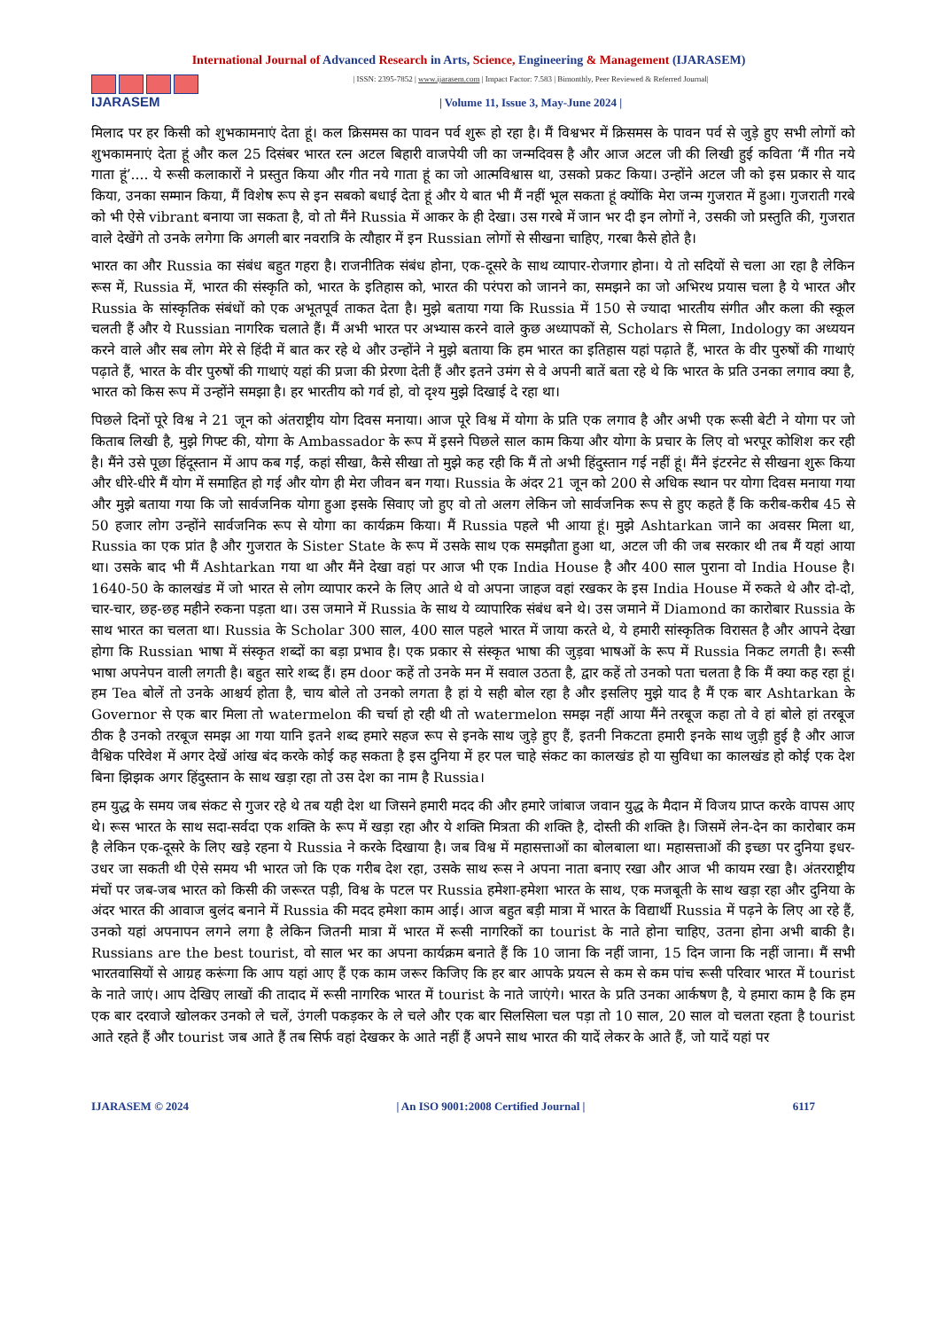International Journal of Advanced Research in Arts, Science, Engineering & Management (IJARASEM)
IJARASEM
| ISSN: 2395-7852 | www.ijarasem.com | Impact Factor: 7.583 | Bimonthly, Peer Reviewed & Referred Journal|
| Volume 11, Issue 3, May-June 2024 |
मिलाद पर हर किसी को शुभकामनाएं देता हूं। कल क्रिसमस का पावन पर्व शुरू हो रहा है। मैं विश्वभर में क्रिसमस के पावन पर्व से जुड़े हुए सभी लोगों को शुभकामनाएं देता हूं और कल 25 दिसंबर भारत रत्न अटल बिहारी वाजपेयी जी का जन्मदिवस है और आज अटल जी की लिखी हुई कविता ‘मैं गीत नये गाता हूं’.... ये रूसी कलाकारों ने प्रस्तुत किया और गीत नये गाता हूं का जो आत्मविश्वास था, उसको प्रकट किया। उन्होंने अटल जी को इस प्रकार से याद किया, उनका सम्मान किया, मैं विशेष रूप से इन सबको बधाई देता हूं और ये बात भी मैं नहीं भूल सकता हूं क्योंकि मेरा जन्म गुजरात में हुआ। गुजराती गरबे को भी ऐसे vibrant बनाया जा सकता है, वो तो मैंने Russia में आकर के ही देखा। उस गरबे में जान भर दी इन लोगों ने, उसकी जो प्रस्तुति की, गुजरात वाले देखेंगे तो उनके लगेगा कि अगली बार नवरात्रि के त्यौहार में इन Russian लोगों से सीखना चाहिए, गरबा कैसे होते है।
भारत का और Russia का संबंध बहुत गहरा है। राजनीतिक संबंध होना, एक-दूसरे के साथ व्यापार-रोजगार होना। ये तो सदियों से चला आ रहा है लेकिन रूस में, Russia में, भारत की संस्कृति को, भारत के इतिहास को, भारत की परंपरा को जानने का, समझने का जो अभिरथ प्रयास चला है ये भारत और Russia के सांस्कृतिक संबंधों को एक अभूतपूर्व ताकत देता है। मुझे बताया गया कि Russia में 150 से ज्यादा भारतीय संगीत और कला की स्कूल चलती हैं और ये Russian नागरिक चलाते हैं। मैं अभी भारत पर अभ्यास करने वाले कुछ अध्यापकों से, Scholars से मिला, Indology का अध्ययन करने वाले और सब लोग मेरे से हिंदी में बात कर रहे थे और उन्होंने ने मुझे बताया कि हम भारत का इतिहास यहां पढ़ाते हैं, भारत के वीर पुरुषों की गाथाएं पढ़ाते हैं, भारत के वीर पुरुषों की गाथाएं यहां की प्रजा की प्रेरणा देती हैं और इतने उमंग से वे अपनी बातें बता रहे थे कि भारत के प्रति उनका लगाव क्या है, भारत को किस रूप में उन्होंने समझा है। हर भारतीय को गर्व हो, वो दृश्य मुझे दिखाई दे रहा था।
पिछले दिनों पूरे विश्व ने 21 जून को अंतराष्ट्रीय योग दिवस मनाया। आज पूरे विश्व में योगा के प्रति एक लगाव है और अभी एक रूसी बेटी ने योगा पर जो किताब लिखी है, मुझे गिफ्ट की, योगा के Ambassador के रूप में इसने पिछले साल काम किया और योगा के प्रचार के लिए वो भरपूर कोशिश कर रही है। मैंने उसे पूछा हिंदूस्तान में आप कब गईं, कहां सीखा, कैसे सीखा तो मुझे कह रही कि मैं तो अभी हिंदुस्तान गई नहीं हूं। मैंने इंटरनेट से सीखना शुरू किया और धीरे-धीरे मैं योग में समाहित हो गई और योग ही मेरा जीवन बन गया। Russia के अंदर 21 जून को 200 से अधिक स्थान पर योगा दिवस मनाया गया और मुझे बताया गया कि जो सार्वजनिक योगा हुआ इसके सिवाए जो हुए वो तो अलग लेकिन जो सार्वजनिक रूप से हुए कहते हैं कि करीब-करीब 45 से 50 हजार लोग उन्होंने सार्वजनिक रूप से योगा का कार्यक्रम किया। मैं Russia पहले भी आया हूं। मुझे Ashtarkan जाने का अवसर मिला था, Russia का एक प्रांत है और गुजरात के Sister State के रूप में उसके साथ एक समझौता हुआ था, अटल जी की जब सरकार थी तब मैं यहां आया था। उसके बाद भी मैं Ashtarkan गया था और मैंने देखा वहां पर आज भी एक India House है और 400 साल पुराना वो India House है। 1640-50 के कालखंड में जो भारत से लोग व्यापार करने के लिए आते थे वो अपना जाहज वहां रखकर के इस India House में रुकते थे और दो-दो, चार-चार, छह-छह महीने रुकना पड़ता था। उस जमाने में Russia के साथ ये व्यापारिक संबंध बने थे। उस जमाने में Diamond का कारोबार Russia के साथ भारत का चलता था। Russia के Scholar 300 साल, 400 साल पहले भारत में जाया करते थे, ये हमारी सांस्कृतिक विरासत है और आपने देखा होगा कि Russian भाषा में संस्कृत शब्दों का बड़ा प्रभाव है। एक प्रकार से संस्कृत भाषा की जुड़वा भाषओं के रूप में Russia निकट लगती है। रूसी भाषा अपनेपन वाली लगती है। बहुत सारे शब्द हैं। हम door कहें तो उनके मन में सवाल उठता है, द्वार कहें तो उनको पता चलता है कि मैं क्या कह रहा हूं। हम Tea बोलें तो उनके आश्चर्य होता है, चाय बोले तो उनको लगता है हां ये सही बोल रहा है और इसलिए मुझे याद है मैं एक बार Ashtarkan के Governor से एक बार मिला तो watermelon की चर्चा हो रही थी तो watermelon समझ नहीं आया मैंने तरबूज कहा तो वे हां बोले हां तरबूज ठीक है उनको तरबूज समझ आ गया यानि इतने शब्द हमारे सहज रूप से इनके साथ जुड़े हुए हैं, इतनी निकटता हमारी इनके साथ जुड़ी हुई है और आज वैश्विक परिवेश में अगर देखें आंख बंद करके कोई कह सकता है इस दुनिया में हर पल चाहे संकट का कालखंड हो या सुविधा का कालखंड हो कोई एक देश बिना झिझक अगर हिंदुस्तान के साथ खड़ा रहा तो उस देश का नाम है Russia।
हम युद्ध के समय जब संकट से गुजर रहे थे तब यही देश था जिसने हमारी मदद की और हमारे जांबाज जवान युद्ध के मैदान में विजय प्राप्त करके वापस आए थे। रूस भारत के साथ सदा-सर्वदा एक शक्ति के रूप में खड़ा रहा और ये शक्ति मित्रता की शक्ति है, दोस्ती की शक्ति है। जिसमें लेन-देन का कारोबार कम है लेकिन एक-दूसरे के लिए खड़े रहना ये Russia ने करके दिखाया है। जब विश्व में महासत्ताओं का बोलबाला था। महासत्ताओं की इच्छा पर दुनिया इधर-उधर जा सकती थी ऐसे समय भी भारत जो कि एक गरीब देश रहा, उसके साथ रूस ने अपना नाता बनाए रखा और आज भी कायम रखा है। अंतरराष्ट्रीय मंचों पर जब-जब भारत को किसी की जरूरत पड़ी, विश्व के पटल पर Russia हमेशा-हमेशा भारत के साथ, एक मजबूती के साथ खड़ा रहा और दुनिया के अंदर भारत की आवाज बुलंद बनाने में Russia की मदद हमेशा काम आई। आज बहुत बड़ी मात्रा में भारत के विद्यार्थी Russia में पढ़ने के लिए आ रहे हैं, उनको यहां अपनापन लगने लगा है लेकिन जितनी मात्रा में भारत में रूसी नागरिकों का tourist के नाते होना चाहिए, उतना होना अभी बाकी है। Russians are the best tourist, वो साल भर का अपना कार्यक्रम बनाते हैं कि 10 जाना कि नहीं जाना, 15 दिन जाना कि नहीं जाना। मैं सभी भारतवासियों से आग्रह करूंगा कि आप यहां आए हैं एक काम जरूर किजिए कि हर बार आपके प्रयत्न से कम से कम पांच रूसी परिवार भारत में tourist के नाते जाएं। आप देखिए लाखों की तादाद में रूसी नागरिक भारत में tourist के नाते जाएंगे। भारत के प्रति उनका आर्कषण है, ये हमारा काम है कि हम एक बार दरवाजे खोलकर उनको ले चलें, उंगली पकड़कर के ले चले और एक बार सिलसिला चल पड़ा तो 10 साल, 20 साल वो चलता रहता है tourist आते रहते हैं और tourist जब आते हैं तब सिर्फ वहां देखकर के आते नहीं हैं अपने साथ भारत की यादें लेकर के आते हैं, जो यादें यहां पर
IJARASEM © 2024 | An ISO 9001:2008 Certified Journal | 6117